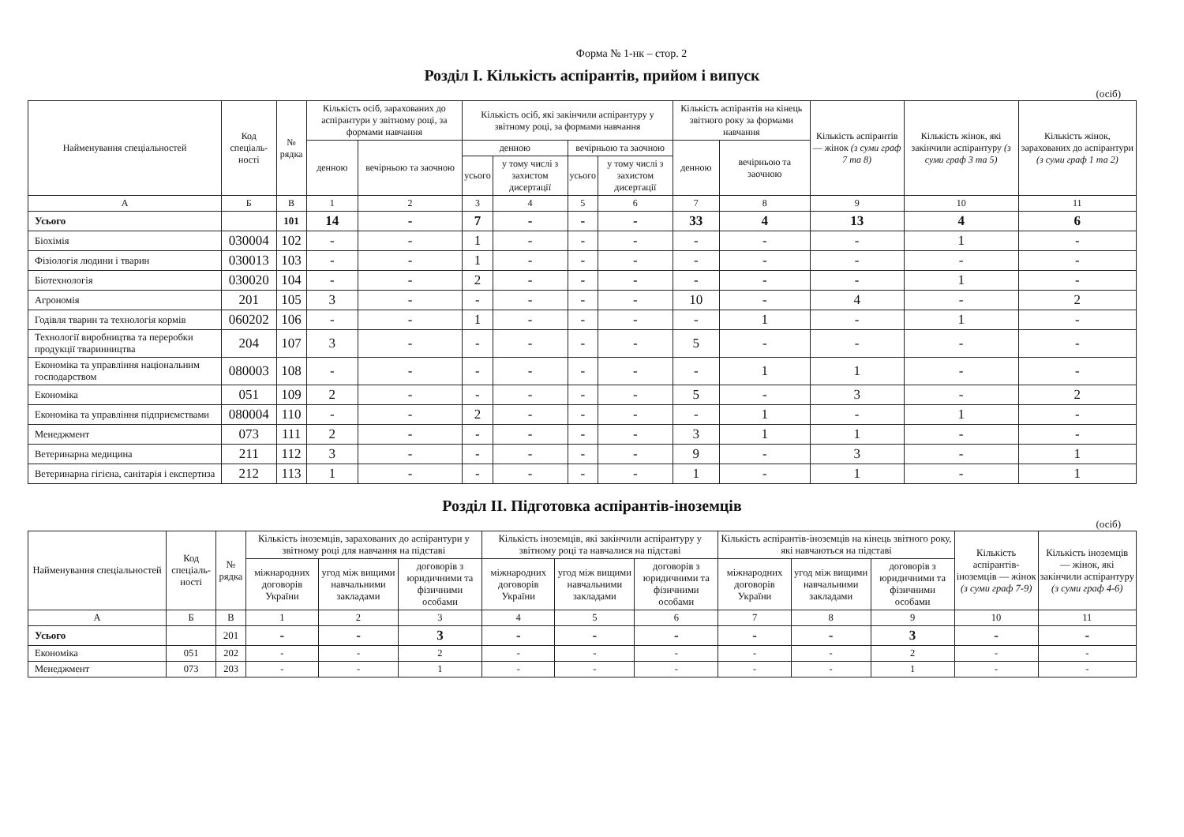Форма № 1-нк – стор. 2
Розділ I. Кількість аспірантів, прийом і випуск
(осіб)
| Найменування спеціальностей | Код спеціаль-ності | № рядка | Кількість осіб, зарахованих до аспірантури у звітному році, за формами навчання | | Кількість осіб, які закінчили аспірантуру у звітному році, за формами навчання | | | | Кількість аспірантів на кінець звітного року за формами навчання | | Кількість аспірантів — жінок (з суми граф 7 та 8) | Кількість жінок, які закінчили аспірантуру (з суми граф 3 та 5) | Кількість жінок, зарахованих до аспірантури (з суми граф 1 та 2) |
| --- | --- | --- | --- | --- | --- | --- | --- | --- | --- | --- | --- | --- | --- |
| | | | денною | вечірньою та заочною | денною | | вечірньою та заочною | | денною | вечірньою та заочною | | | |
| | | | | | усього | у тому числі з захистом дисертації | усього | у тому числі з захистом дисертації | | | | | |
| А | Б | В | 1 | 2 | 3 | 4 | 5 | 6 | 7 | 8 | 9 | 10 | 11 |
| Усього | | 101 | 14 | - | 7 | - | - | - | 33 | 4 | 13 | 4 | 6 |
| Біохімія | 030004 | 102 | - | - | 1 | - | - | - | - | - | - | 1 | - |
| Фізіологія людини і тварин | 030013 | 103 | - | - | 1 | - | - | - | - | - | - | - | - |
| Біотехнологія | 030020 | 104 | - | - | 2 | - | - | - | - | - | - | 1 | - |
| Агрономія | 201 | 105 | 3 | - | - | - | - | - | 10 | - | 4 | - | 2 |
| Годівля тварин та технологія кормів | 060202 | 106 | - | - | 1 | - | - | - | - | 1 | - | 1 | - |
| Технології виробництва та переробки продукції тваринництва | 204 | 107 | 3 | - | - | - | - | - | 5 | - | - | - | - |
| Економіка та управління національним господарством | 080003 | 108 | - | - | - | - | - | - | - | 1 | 1 | - | - |
| Економіка | 051 | 109 | 2 | - | - | - | - | - | 5 | - | 3 | - | 2 |
| Економіка та управління підприємствами | 080004 | 110 | - | - | 2 | - | - | - | - | 1 | - | 1 | - |
| Менеджмент | 073 | 111 | 2 | - | - | - | - | - | 3 | 1 | 1 | - | - |
| Ветеринарна медицина | 211 | 112 | 3 | - | - | - | - | - | 9 | - | 3 | - | 1 |
| Ветеринарна гігієна, санітарія і експертиза | 212 | 113 | 1 | - | - | - | - | - | 1 | - | 1 | - | 1 |
Розділ II. Підготовка аспірантів-іноземців
(осіб)
| Найменування спеціальностей | Код спеціаль-ності | № рядка | Кількість іноземців, зарахованих до аспірантури у звітному році для навчання на підставі | | | Кількість іноземців, які закінчили аспірантуру у звітному році та навчалися на підставі | | | Кількість аспірантів-іноземців на кінець звітного року, які навчаються на підставі | | | Кількість аспірантів-іноземців — жінок (з суми граф 7-9) | Кількість іноземців — жінок, які закінчили аспірантуру (з суми граф 4-6) |
| --- | --- | --- | --- | --- | --- | --- | --- | --- | --- | --- | --- | --- | --- |
| | | | міжнародних договорів України | угод між вищими навчальними закладами | договорів з юридичними та фізичними особами | міжнародних договорів України | угод між вищими навчальними закладами | договорів з юридичними та фізичними особами | міжнародних договорів України | угод між вищими навчальними закладами | договорів з юридичними та фізичними особами | | |
| А | Б | В | 1 | 2 | 3 | 4 | 5 | 6 | 7 | 8 | 9 | 10 | 11 |
| Усього | | 201 | - | - | 3 | - | - | - | - | - | 3 | - | - |
| Економіка | 051 | 202 | - | - | 2 | - | - | - | - | - | 2 | - | - |
| Менеджмент | 073 | 203 | - | - | 1 | - | - | - | - | - | 1 | - | - |